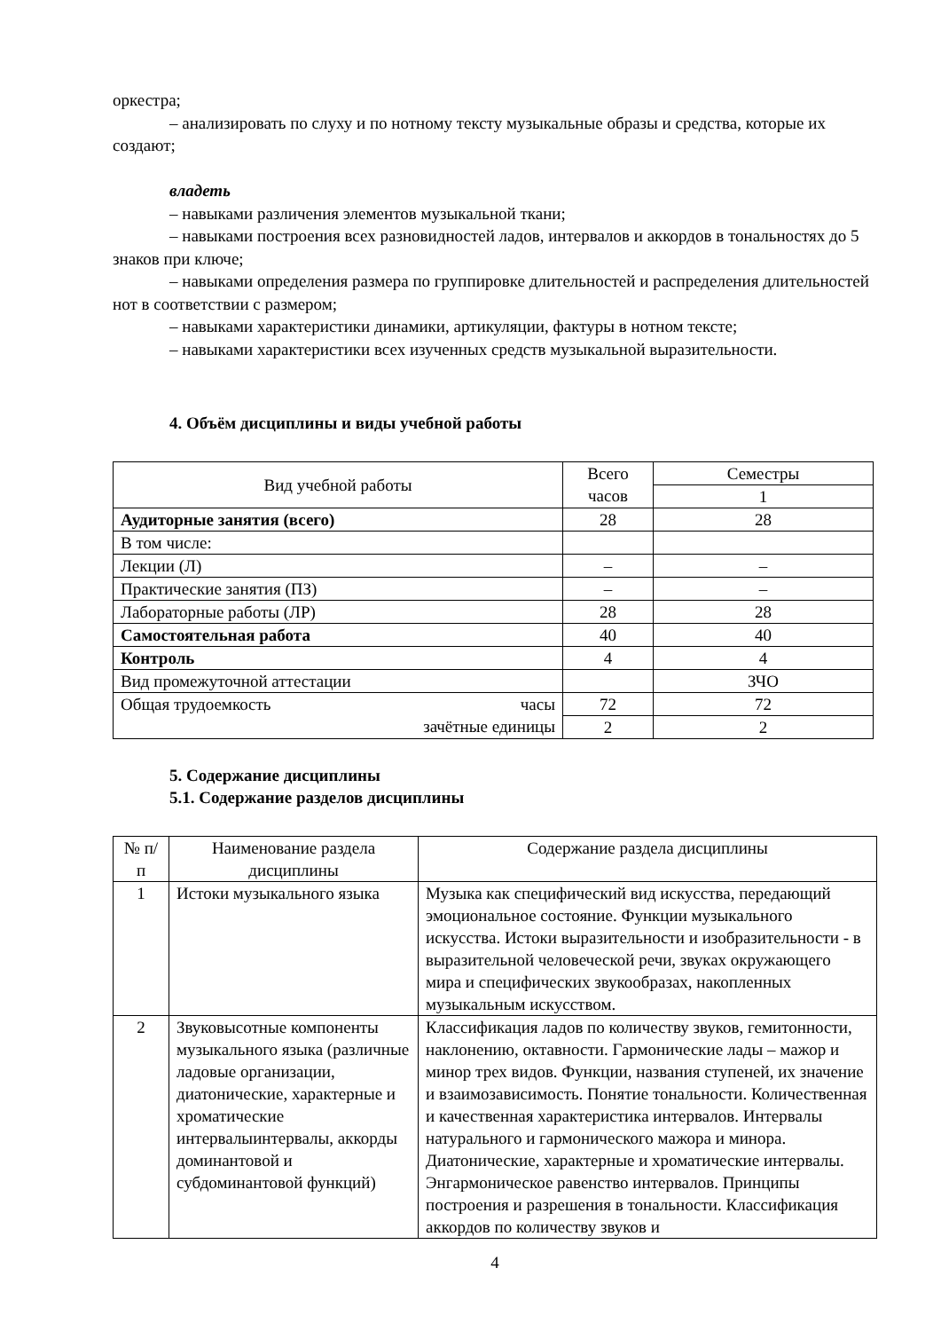оркестра;
– анализировать по слуху и по нотному тексту музыкальные образы и средства, которые их создают;
владеть
– навыками различения элементов музыкальной ткани;
– навыками построения всех разновидностей ладов, интервалов и аккордов в тональностях до 5 знаков при ключе;
– навыками определения размера по группировке длительностей и распределения длительностей нот в соответствии с размером;
– навыками характеристики динамики, артикуляции, фактуры в нотном тексте;
– навыками характеристики всех изученных средств музыкальной выразительности.
4. Объём дисциплины и виды учебной работы
| Вид учебной работы | Всего часов | Семестры |
| | | 1 |
| Аудиторные занятия (всего) | 28 | 28 |
| В том числе: | | |
| Лекции (Л) | – | – |
| Практические занятия (ПЗ) | – | – |
| Лабораторные работы (ЛР) | 28 | 28 |
| Самостоятельная работа | 40 | 40 |
| Контроль | 4 | 4 |
| Вид промежуточной аттестации | | ЗЧО |
| часы Общая трудоемкость зачётные единицы | 72 | 72 |
| | 2 | 2 |
5. Содержание дисциплины
5.1. Содержание разделов дисциплины
| № п/п | Наименование раздела дисциплины | Содержание раздела дисциплины |
| 1 | Истоки музыкального языка | Музыка как специфический вид искусства, передающий эмоциональное состояние. Функции музыкального искусства. Истоки выразительности и изобразительности - в выразительной человеческой речи, звуках окружающего мира и специфических звукообразах, накопленных музыкальным искусством. |
| 2 | Звуковысотные компоненты музыкального языка (различные ладовые организации, диатонические, характерные и хроматические интервалыинтервалы, аккорды доминантовой и субдоминантовой функций) | Классификация ладов по количеству звуков, гемитонности, наклонению, октавности. Гармонические лады – мажор и минор трех видов. Функции, названия ступеней, их значение и взаимозависимость. Понятие тональности. Количественная и качественная характеристика интервалов. Интервалы натурального и гармонического мажора и минора. Диатонические, характерные и хроматические интервалы. Энгармоническое равенство интервалов. Принципы построения и разрешения в тональности. Классификация аккордов по количеству звуков и |
4